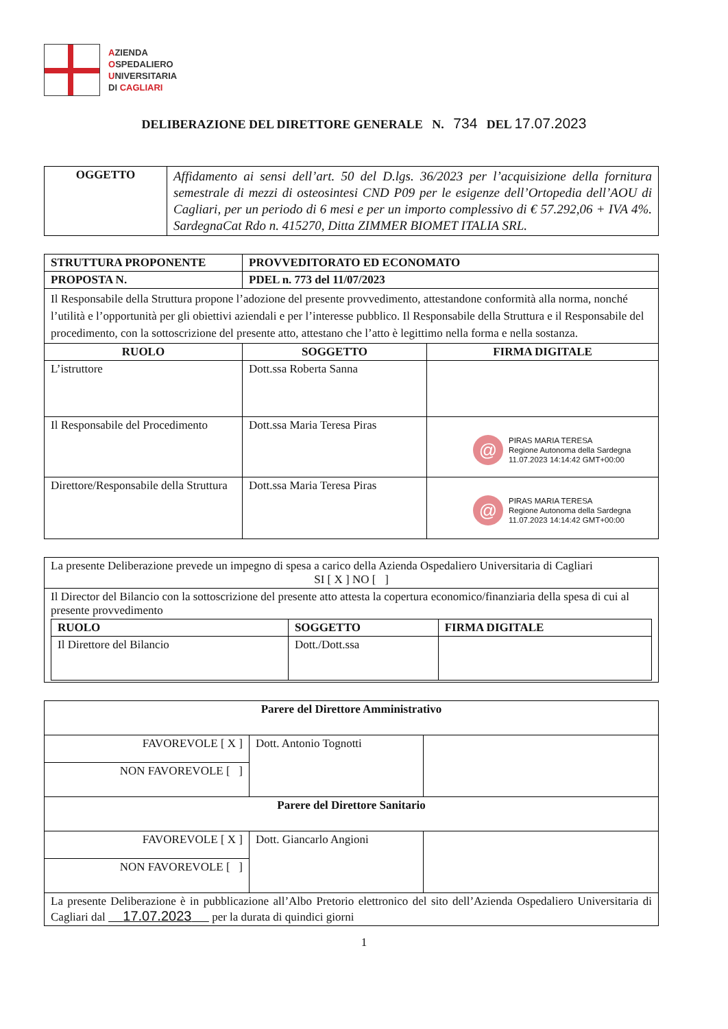AZIENDA
OSPEDALIERO
UNIVERSITARIA
DI CAGLIARI
DELIBERAZIONE DEL DIRETTORE GENERALE N. 734 DEL 17.07.2023
| OGGETTO | Affidamento ai sensi dell’art. 50 del D.lgs. 36/2023 per l’acquisizione della fornitura semestrale di mezzi di osteosintesi CND P09 per le esigenze dell’Ortopedia dell’AOU di Cagliari, per un periodo di 6 mesi e per un importo complessivo di € 57.292,06 + IVA 4%. SardegnaCat Rdo n. 415270, Ditta ZIMMER BIOMET ITALIA SRL. |
| STRUTTURA PROPONENTE | PROVVEDITORATO ED ECONOMATO | |
| --- | --- | --- |
| PROPOSTA N. | PDEL n. 773 del 11/07/2023 | |
| Il Responsabile della Struttura propone l’adozione del presente provvedimento, attestandone conformità alla norma, nonché l’utilità e l’opportunità per gli obiettivi aziendali e per l’interesse pubblico. Il Responsabile della Struttura e il Responsabile del procedimento, con la sottoscrizione del presente atto, attestano che l’atto è legittimo nella forma e nella sostanza. | | |
| RUOLO | SOGGETTO | FIRMA DIGITALE |
| L’istruttore | Dott.ssa Roberta Sanna | |
| Il Responsabile del Procedimento | Dott.ssa Maria Teresa Piras | @ PIRAS MARIA TERESA Regione Autonoma della Sardegna 11.07.2023 14:14:42 GMT+00:00 |
| Direttore/Responsabile della Struttura | Dott.ssa Maria Teresa Piras | @ PIRAS MARIA TERESA Regione Autonoma della Sardegna 11.07.2023 14:14:42 GMT+00:00 |
| La presente Deliberazione prevede un impegno di spesa a carico della Azienda Ospedaliero Universitaria di Cagliari SI [ X ] NO [ ] |
| Il Director del Bilancio con la sottoscrizione del presente atto attesta la copertura economico/finanziaria della spesa di cui al presente provvedimento / RUOLO / SOGGETTO / FIRMA DIGITALE / / --- / --- / --- / / Il Direttore del Bilancio / Dott./Dott.ssa / / |
| Parere del Direttore Amministrativo | | |
| --- | --- | --- |
| FAVOREVOLE [ X ] | Dott. Antonio Tognotti | |
| NON FAVOREVOLE [ ] | | |
| Parere del Direttore Sanitario | | |
| FAVOREVOLE [ X ] | Dott. Giancarlo Angioni | |
| NON FAVOREVOLE [ ] | | |
| La presente Deliberazione è in pubblicazione all’Albo Pretorio elettronico del sito dell’Azienda Ospedaliero Universitaria di Cagliari dal 17.07.2023 per la durata di quindici giorni | | |
1